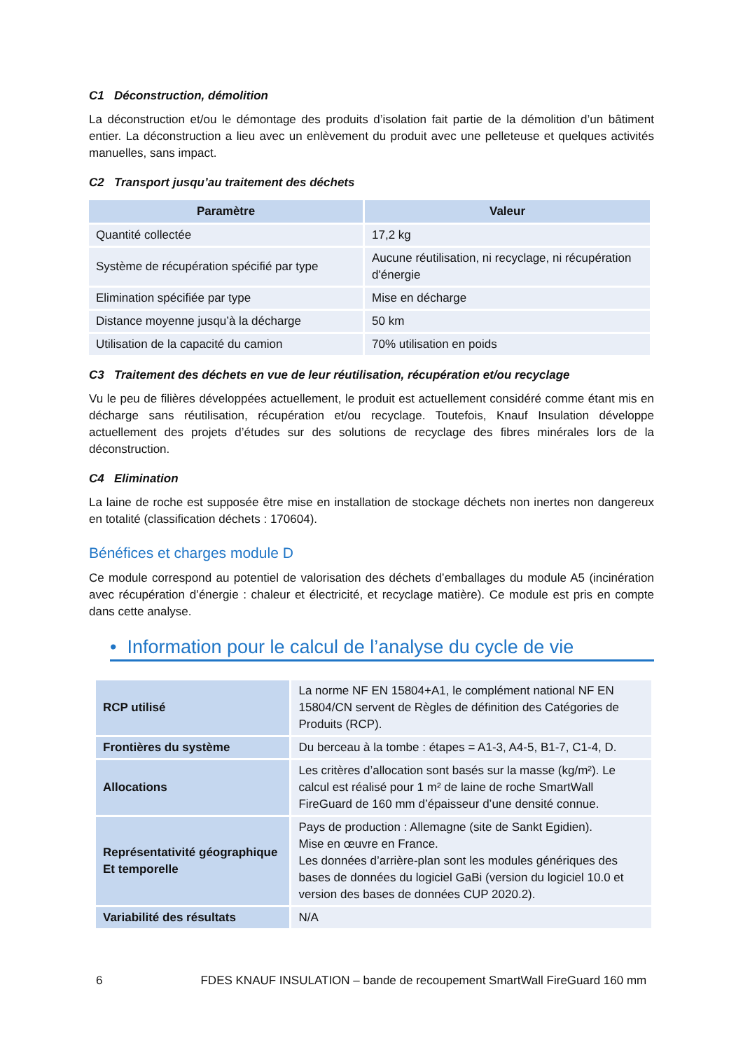C1 Déconstruction, démolition
La déconstruction et/ou le démontage des produits d’isolation fait partie de la démolition d’un bâtiment entier. La déconstruction a lieu avec un enlèvement du produit avec une pelleteuse et quelques activités manuelles, sans impact.
C2 Transport jusqu’au traitement des déchets
| Paramètre | Valeur |
| --- | --- |
| Quantité collectée | 17,2 kg |
| Système de récupération spécifié par type | Aucune réutilisation, ni recyclage, ni récupération d'énergie |
| Elimination spécifiée par type | Mise en décharge |
| Distance moyenne jusqu’à la décharge | 50 km |
| Utilisation de la capacité du camion | 70% utilisation en poids |
C3 Traitement des déchets en vue de leur réutilisation, récupération et/ou recyclage
Vu le peu de filières développées actuellement, le produit est actuellement considéré comme étant mis en décharge sans réutilisation, récupération et/ou recyclage. Toutefois, Knauf Insulation développe actuellement des projets d’études sur des solutions de recyclage des fibres minérales lors de la déconstruction.
C4 Elimination
La laine de roche est supposée être mise en installation de stockage déchets non inertes non dangereux en totalité (classification déchets : 170604).
Bénéfices et charges module D
Ce module correspond au potentiel de valorisation des déchets d’emballages du module A5 (incinération avec récupération d’énergie : chaleur et électricité, et recyclage matière). Ce module est pris en compte dans cette analyse.
• Information pour le calcul de l’analyse du cycle de vie
| RCP utilisé | La norme NF EN 15804+A1, le complément national NF EN 15804/CN servent de Règles de définition des Catégories de Produits (RCP). |
| Frontières du système | Du berceau à la tombe : étapes = A1-3, A4-5, B1-7, C1-4, D. |
| Allocations | Les critères d’allocation sont basés sur la masse (kg/m²). Le calcul est réalisé pour 1 m² de laine de roche SmartWall FireGuard de 160 mm d’épaisseur d’une densité connue. |
| Représentativité géographique Et temporelle | Pays de production : Allemagne (site de Sankt Egidien). Mise en œuvre en France. Les données d’arrière-plan sont les modules génériques des bases de données du logiciel GaBi (version du logiciel 10.0 et version des bases de données CUP 2020.2). |
| Variabilité des résultats | N/A |
6 FDES KNAUF INSULATION – bande de recoupement SmartWall FireGuard 160 mm